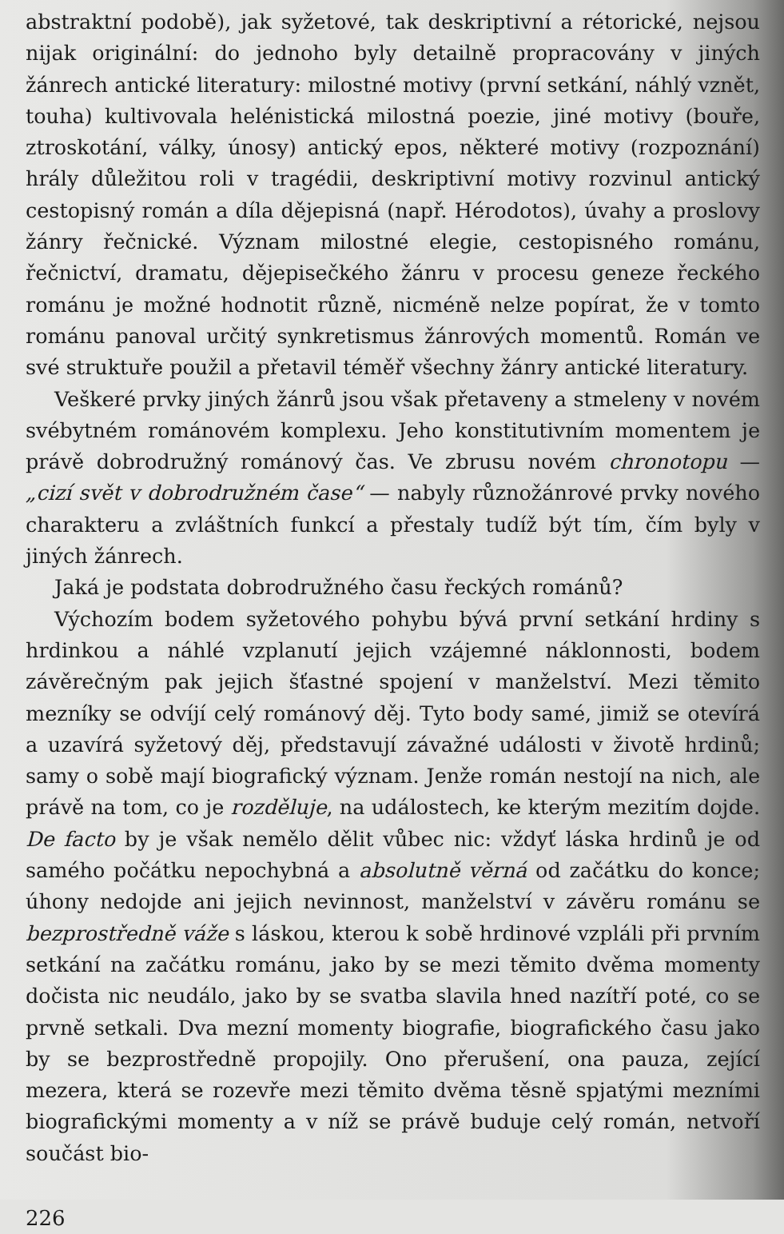abstraktní podobě), jak syžetové, tak deskriptivní a rétorické, nejsou nijak originální: do jednoho byly detailně propracovány v jiných žánrech antické literatury: milostné motivy (první setkání, náhlý vznět, touha) kultivovala helénistická milostná poezie, jiné motivy (bouře, ztroskotání, války, únosy) antický epos, některé motivy (rozpoznání) hrály důležitou roli v tragédii, deskriptivní motivy rozvinul antický cestopisný román a díla dějepisná (např. Hérodotos), úvahy a proslovy žánry řečnické. Význam milostné elegie, cestopisného románu, řečnictví, dramatu, dějepisečkého žánru v procesu geneze řeckého románu je možné hodnotit různě, nicméně nelze popírat, že v tomto románu panoval určitý synkretismus žánrových momentů. Román ve své struktuře použil a přetavil téměř všechny žánry antické literatury.
Veškeré prvky jiných žánrů jsou však přetaveny a stmeleny v novém svébytném románovém komplexu. Jeho konstitutivním momentem je právě dobrodružný románový čas. Ve zbrusu novém chronotopu — „cizí svět v dobrodružném čase“ — nabyly různožánrové prvky nového charakteru a zvláštních funkcí a přestaly tudíž být tím, čím byly v jiných žánrech.
Jaká je podstata dobrodružného času řeckých románů?
Výchozím bodem syžetového pohybu bývá první setkání hrdiny s hrdinkou a náhlé vzplanutí jejich vzájemné náklonnosti, bodem závěrečným pak jejich šťastné spojení v manželství. Mezi těmito mezníky se odvíjí celý románový děj. Tyto body samé, jimiž se otevírá a uzavírá syžetový děj, představují závažné události v životě hrdinů; samy o sobě mají biografický význam. Jenže román nestojí na nich, ale právě na tom, co je rozděluje, na událostech, ke kterým mezitím dojde. De facto by je však nemělo dělit vůbec nic: vždyť láska hrdinů je od samého počátku nepochybná a absolutně věrná od začátku do konce; úhony nedojde ani jejich nevinnost, manželství v závěru románu se bezprostředně váže s láskou, kterou k sobě hrdinové vzpláli při prvním setkání na začátku románu, jako by se mezi těmito dvěma momenty dočista nic neudálo, jako by se svatba slavila hned nazítří poté, co se prvně setkali. Dva mezní momenty biografie, biografického času jako by se bezprostředně propojily. Ono přerušení, ona pauza, zející mezera, která se rozevře mezi těmito dvěma těsně spjatými mezními biografickými momenty a v níž se právě buduje celý román, netvoří součást bio-
226